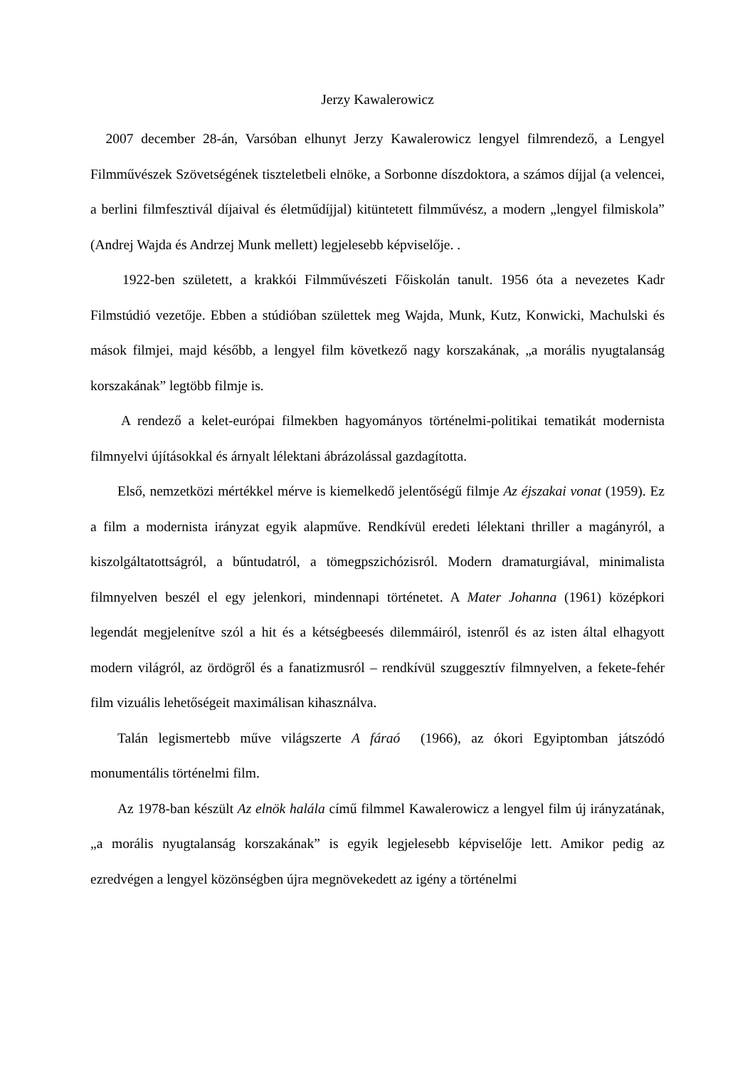Jerzy Kawalerowicz
2007 december 28-án, Varsóban elhunyt Jerzy Kawalerowicz lengyel filmrendező, a Lengyel Filmművészek Szövetségének tiszteletbeli elnöke, a Sorbonne díszdoktora, a számos díjjal (a velencei, a berlini filmfesztivál díjaival és életműdíjjal) kitüntetett filmművész, a modern „lengyel filmiskola” (Andrej Wajda és Andrzej Munk mellett) legjelesebb képviselője. .
1922-ben született, a krakkói Filmművészeti Főiskolán tanult. 1956 óta a nevezetes Kadr Filmstúdió vezetője. Ebben a stúdióban születtek meg Wajda, Munk, Kutz, Konwicki, Machulski és mások filmjei, majd később, a lengyel film következő nagy korszakának, „a morális nyugtalanság korszakának” legtöbb filmje is.
A rendező a kelet-európai filmekben hagyományos történelmi-politikai tematikát modernista filmnyelvi újításokkal és árnyalt lélektani ábrázolással gazdagította.
Első, nemzetközi mértékkel mérve is kiemelkedő jelentőségű filmje Az éjszakai vonat (1959). Ez a film a modernista irányzat egyik alapműve. Rendkívül eredeti lélektani thriller a magányról, a kiszolgáltatottságról, a bűntudatról, a tömegpszichózisról. Modern dramaturgiával, minimalista filmnyelven beszél el egy jelenkori, mindennapi történetet. A Mater Johanna (1961) középkori legendát megjelenítve szól a hit és a kétségbeesés dilemmáiról, istenről és az isten által elhagyott modern világról, az ördögről és a fanatizmusról – rendkívül szuggesztív filmnyelven, a fekete-fehér film vizuális lehetőségeit maximálisan kihasználva.
Talán legismertebb műve világszerte A fáraó (1966), az ókori Egyiptomban játszódó monumentális történelmi film.
Az 1978-ban készült Az elnök halála című filmmel Kawalerowicz a lengyel film új irányzatának, „a morális nyugtalanság korszakának” is egyik legjelesebb képviselője lett. Amikor pedig az ezredvégen a lengyel közönségben újra megnövekedett az igény a történelmi